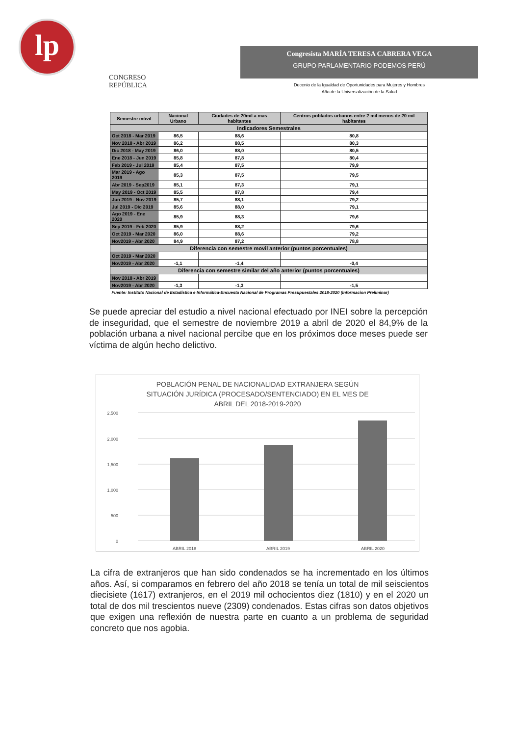lp
CONGRESO
REPÚBLICA
Congresista MARÍA TERESA CABRERA VEGA
GRUPO PARLAMENTARIO PODEMOS PERÚ
Decenio de la Igualdad de Oportunidades para Mujeres y Hombres
Año de la Universalización de la Salud
| Semestre móvil | Nacional Urbano | Ciudades de 20mil a mas habitantes | Centros poblados urbanos entre 2 mil menos de 20 mil habitantes |
| --- | --- | --- | --- |
| Indicadores Semestrales | | | |
| Oct 2018 - Mar 2019 | 86,5 | 88,6 | 80,8 |
| Nov 2018 - Abr 2019 | 86,2 | 88,5 | 80,3 |
| Dic 2018 - May 2019 | 86,0 | 88,0 | 80,5 |
| Ene 2018 - Jun 2019 | 85,8 | 87,8 | 80,4 |
| Feb 2019 - Jul 2019 | 85,4 | 87,5 | 79,9 |
| Mar 2019 - Ago 2019 | 85,3 | 87,5 | 79,5 |
| Abr 2019 - Sep2019 | 85,1 | 87,3 | 79,1 |
| May 2019 - Oct 2019 | 85,5 | 87,8 | 79,4 |
| Jun 2019 - Nov 2019 | 85,7 | 88,1 | 79,2 |
| Jul 2019 - Dic 2019 | 85,6 | 88,0 | 79,1 |
| Ago 2019 - Ene 2020 | 85,9 | 88,3 | 79,6 |
| Sep 2019 - Feb 2020 | 85,9 | 88,2 | 79,6 |
| Oct 2019 - Mar 2020 | 86,0 | 88,6 | 79,2 |
| Nov2019 - Abr 2020 | 84,9 | 87,2 | 78,8 |
| Diferencia con semestre movil anterior (puntos porcentuales) | | | |
| Oct 2019 - Mar 2020 | | | |
| Nov2019 - Abr 2020 | -1,1 | -1,4 | -0,4 |
| Diferencia con semestre similar del año anterior (puntos porcentuales) | | | |
| Nov 2018 - Abr 2019 | | | |
| Nov2019 - Abr 2020 | -1,3 | -1,3 | -1,5 |
| Fuente: Instituto Nacional de Estadística e Informática-Encuesta Nacional de Programas Presupuestales 2018-2020 (Informacion Preliminar) | | | |
Se puede apreciar del estudio a nivel nacional efectuado por INEI sobre la percepción de inseguridad, que el semestre de noviembre 2019 a abril de 2020 el 84,9% de la población urbana a nivel nacional percibe que en los próximos doce meses puede ser víctima de algún hecho delictivo.
POBLACIÓN PENAL DE NACIONALIDAD EXTRANJERA SEGÚN
SITUACIÓN JURÍDICA (PROCESADO/SENTENCIADO) EN EL MES DE
ABRIL DEL 2018-2019-2020
2,500
2,000
1,500
1,000
500
0
ABRIL 2018
ABRIL 2019
ABRIL 2020
La cifra de extranjeros que han sido condenados se ha incrementado en los últimos años. Así, si comparamos en febrero del año 2018 se tenía un total de mil seiscientos diecisiete (1617) extranjeros, en el 2019 mil ochocientos diez (1810) y en el 2020 un total de dos mil trescientos nueve (2309) condenados. Estas cifras son datos objetivos que exigen una reflexión de nuestra parte en cuanto a un problema de seguridad concreto que nos agobia.